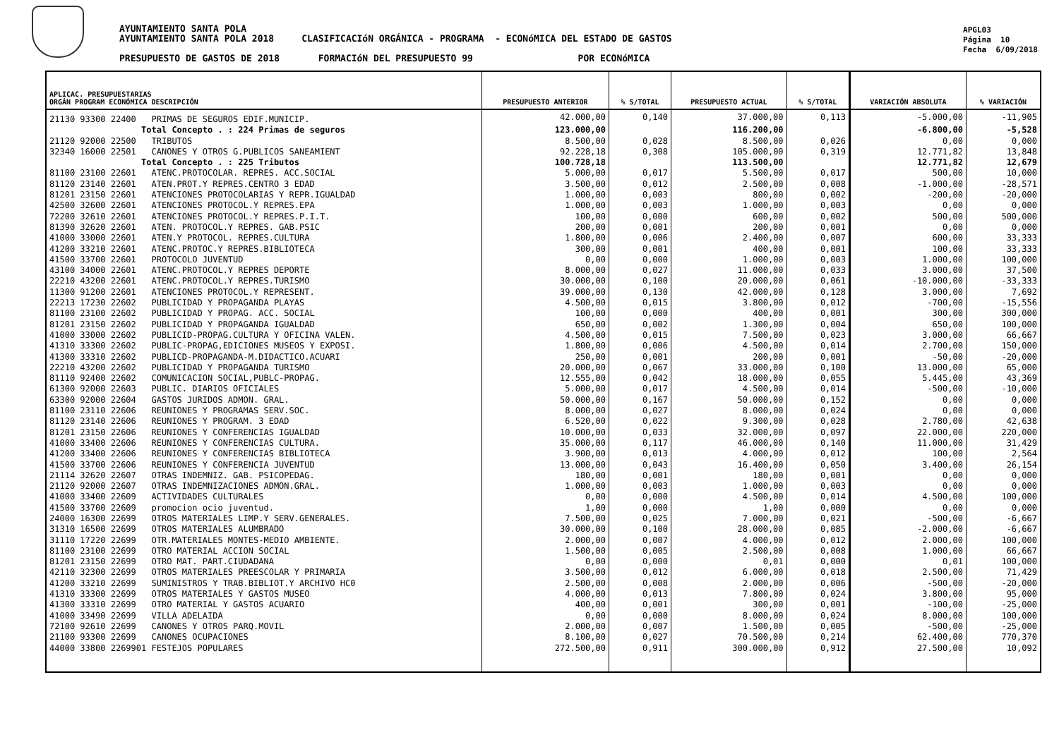AYUNTAMIENTO SANTA POLA
AYUNTAMIENTO SANTA POLA 2018 CLASIFICACIóN ORGÁNICA - PROGRAMA - ECONóMICA DEL ESTADO DE GASTOS
PRESUPUESTO DE GASTOS DE 2018 FORMACIóN DEL PRESUPUESTO 99 POR ECONóMICA
APGL03
Página 10
Fecha 6/09/2018
| APLICAC. PRESUPUESTARIAS ORGÁN PROGRAM ECONÓMICA DESCRIPCIÓN | PRESUPUESTO ANTERIOR | % S/TOTAL | PRESUPUESTO ACTUAL | % S/TOTAL | VARIACIÓN ABSOLUTA | % VARIACIÓN |
| --- | --- | --- | --- | --- | --- | --- |
| 21130 93300 22400 PRIMAS DE SEGUROS EDIF.MUNICIP. | 42.000,00 | 0,140 | 37.000,00 | 0,113 | -5.000,00 | -11,905 |
| Total Concepto . : 224 Primas de seguros | 123.000,00 | | 116.200,00 | | -6.800,00 | -5,528 |
| 21120 92000 22500 TRIBUTOS | 8.500,00 | 0,028 | 8.500,00 | 0,026 | 0,00 | 0,000 |
| 32340 16000 22501 CANONES Y OTROS G.PUBLICOS SANEAMIENT | 92.228,18 | 0,308 | 105.000,00 | 0,319 | 12.771,82 | 13,848 |
| Total Concepto . : 225 Tributos | 100.728,18 | | 113.500,00 | | 12.771,82 | 12,679 |
| 81100 23100 22601 ATENC.PROTOCOLAR. REPRES. ACC.SOCIAL | 5.000,00 | 0,017 | 5.500,00 | 0,017 | 500,00 | 10,000 |
| 81120 23140 22601 ATEN.PROT.Y REPRES.CENTRO 3 EDAD | 3.500,00 | 0,012 | 2.500,00 | 0,008 | -1.000,00 | -28,571 |
| 81201 23150 22601 ATENCIONES PROTOCOLARIAS Y REPR.IGUALDAD | 1.000,00 | 0,003 | 800,00 | 0,002 | -200,00 | -20,000 |
| 42500 32600 22601 ATENCIONES PROTOCOL.Y REPRES.EPA | 1.000,00 | 0,003 | 1.000,00 | 0,003 | 0,00 | 0,000 |
| 72200 32610 22601 ATENCIONES PROTOCOL.Y REPRES.P.I.T. | 100,00 | 0,000 | 600,00 | 0,002 | 500,00 | 500,000 |
| 81390 32620 22601 ATEN. PROTOCOL.Y REPRES. GAB.PSIC | 200,00 | 0,001 | 200,00 | 0,001 | 0,00 | 0,000 |
| 41000 33000 22601 ATEN.Y PROTOCOL. REPRES.CULTURA | 1.800,00 | 0,006 | 2.400,00 | 0,007 | 600,00 | 33,333 |
| 41200 33210 22601 ATENC.PROTOC.Y REPRES.BIBLIOTECA | 300,00 | 0,001 | 400,00 | 0,001 | 100,00 | 33,333 |
| 41500 33700 22601 PROTOCOLO JUVENTUD | 0,00 | 0,000 | 1.000,00 | 0,003 | 1.000,00 | 100,000 |
| 43100 34000 22601 ATENC.PROTOCOL.Y REPRES DEPORTE | 8.000,00 | 0,027 | 11.000,00 | 0,033 | 3.000,00 | 37,500 |
| 22210 43200 22601 ATENC.PROTOCOL.Y REPRES.TURISMO | 30.000,00 | 0,100 | 20.000,00 | 0,061 | -10.000,00 | -33,333 |
| 11300 91200 22601 ATENCIONES PROTOCOL.Y REPRESENT. | 39.000,00 | 0,130 | 42.000,00 | 0,128 | 3.000,00 | 7,692 |
| 22213 17230 22602 PUBLICIDAD Y PROPAGANDA PLAYAS | 4.500,00 | 0,015 | 3.800,00 | 0,012 | -700,00 | -15,556 |
| 81100 23100 22602 PUBLICIDAD Y PROPAG. ACC. SOCIAL | 100,00 | 0,000 | 400,00 | 0,001 | 300,00 | 300,000 |
| 81201 23150 22602 PUBLICIDAD Y PROPAGANDA IGUALDAD | 650,00 | 0,002 | 1.300,00 | 0,004 | 650,00 | 100,000 |
| 41000 33000 22602 PUBLICID-PROPAG.CULTURA Y OFICINA VALEN. | 4.500,00 | 0,015 | 7.500,00 | 0,023 | 3.000,00 | 66,667 |
| 41310 33300 22602 PUBLIC-PROPAG,EDICIONES MUSEOS Y EXPOSI. | 1.800,00 | 0,006 | 4.500,00 | 0,014 | 2.700,00 | 150,000 |
| 41300 33310 22602 PUBLICD-PROPAGANDA-M.DIDACTICO.ACUARI | 250,00 | 0,001 | 200,00 | 0,001 | -50,00 | -20,000 |
| 22210 43200 22602 PUBLICIDAD Y PROPAGANDA TURISMO | 20.000,00 | 0,067 | 33.000,00 | 0,100 | 13.000,00 | 65,000 |
| 81110 92400 22602 COMUNICACION SOCIAL,PUBLC-PROPAG. | 12.555,00 | 0,042 | 18.000,00 | 0,055 | 5.445,00 | 43,369 |
| 61300 92000 22603 PUBLIC. DIARIOS OFICIALES | 5.000,00 | 0,017 | 4.500,00 | 0,014 | -500,00 | -10,000 |
| 63300 92000 22604 GASTOS JURIDOS ADMON. GRAL. | 50.000,00 | 0,167 | 50.000,00 | 0,152 | 0,00 | 0,000 |
| 81100 23110 22606 REUNIONES Y PROGRAMAS SERV.SOC. | 8.000,00 | 0,027 | 8.000,00 | 0,024 | 0,00 | 0,000 |
| 81120 23140 22606 REUNIONES Y PROGRAM. 3 EDAD | 6.520,00 | 0,022 | 9.300,00 | 0,028 | 2.780,00 | 42,638 |
| 81201 23150 22606 REUNIONES Y CONFERENCIAS IGUALDAD | 10.000,00 | 0,033 | 32.000,00 | 0,097 | 22.000,00 | 220,000 |
| 41000 33400 22606 REUNIONES Y CONFERENCIAS CULTURA. | 35.000,00 | 0,117 | 46.000,00 | 0,140 | 11.000,00 | 31,429 |
| 41200 33400 22606 REUNIONES Y CONFERENCIAS BIBLIOTECA | 3.900,00 | 0,013 | 4.000,00 | 0,012 | 100,00 | 2,564 |
| 41500 33700 22606 REUNIONES Y CONFERENCIA JUVENTUD | 13.000,00 | 0,043 | 16.400,00 | 0,050 | 3.400,00 | 26,154 |
| 21114 32620 22607 OTRAS INDEMNIZ. GAB. PSICOPEDAG. | 180,00 | 0,001 | 180,00 | 0,001 | 0,00 | 0,000 |
| 21120 92000 22607 OTRAS INDEMNIZACIONES ADMON.GRAL. | 1.000,00 | 0,003 | 1.000,00 | 0,003 | 0,00 | 0,000 |
| 41000 33400 22609 ACTIVIDADES CULTURALES | 0,00 | 0,000 | 4.500,00 | 0,014 | 4.500,00 | 100,000 |
| 41500 33700 22609 promocion ocio juventud. | 1,00 | 0,000 | 1,00 | 0,000 | 0,00 | 0,000 |
| 24000 16300 22699 OTROS MATERIALES LIMP.Y SERV.GENERALES. | 7.500,00 | 0,025 | 7.000,00 | 0,021 | -500,00 | -6,667 |
| 31310 16500 22699 OTROS MATERIALES ALUMBRADO | 30.000,00 | 0,100 | 28.000,00 | 0,085 | -2.000,00 | -6,667 |
| 31110 17220 22699 OTR.MATERIALES MONTES-MEDIO AMBIENTE. | 2.000,00 | 0,007 | 4.000,00 | 0,012 | 2.000,00 | 100,000 |
| 81100 23100 22699 OTRO MATERIAL ACCION SOCIAL | 1.500,00 | 0,005 | 2.500,00 | 0,008 | 1.000,00 | 66,667 |
| 81201 23150 22699 OTRO MAT. PART.CIUDADANA | 0,00 | 0,000 | 0,01 | 0,000 | 0,01 | 100,000 |
| 42110 32300 22699 OTROS MATERIALES PREESCOLAR Y PRIMARIA | 3.500,00 | 0,012 | 6.000,00 | 0,018 | 2.500,00 | 71,429 |
| 41200 33210 22699 SUMINISTROS Y TRAB.BIBLIOT.Y ARCHIVO HC0 | 2.500,00 | 0,008 | 2.000,00 | 0,006 | -500,00 | -20,000 |
| 41310 33300 22699 OTROS MATERIALES Y GASTOS MUSEO | 4.000,00 | 0,013 | 7.800,00 | 0,024 | 3.800,00 | 95,000 |
| 41300 33310 22699 OTRO MATERIAL Y GASTOS ACUARIO | 400,00 | 0,001 | 300,00 | 0,001 | -100,00 | -25,000 |
| 41000 33490 22699 VILLA ADELAIDA | 0,00 | 0,000 | 8.000,00 | 0,024 | 8.000,00 | 100,000 |
| 72100 92610 22699 CANONES Y OTROS PARQ.MOVIL | 2.000,00 | 0,007 | 1.500,00 | 0,005 | -500,00 | -25,000 |
| 21100 93300 22699 CANONES OCUPACIONES | 8.100,00 | 0,027 | 70.500,00 | 0,214 | 62.400,00 | 770,370 |
| 44000 33800 2269901 FESTEJOS POPULARES | 272.500,00 | 0,911 | 300.000,00 | 0,912 | 27.500,00 | 10,092 |